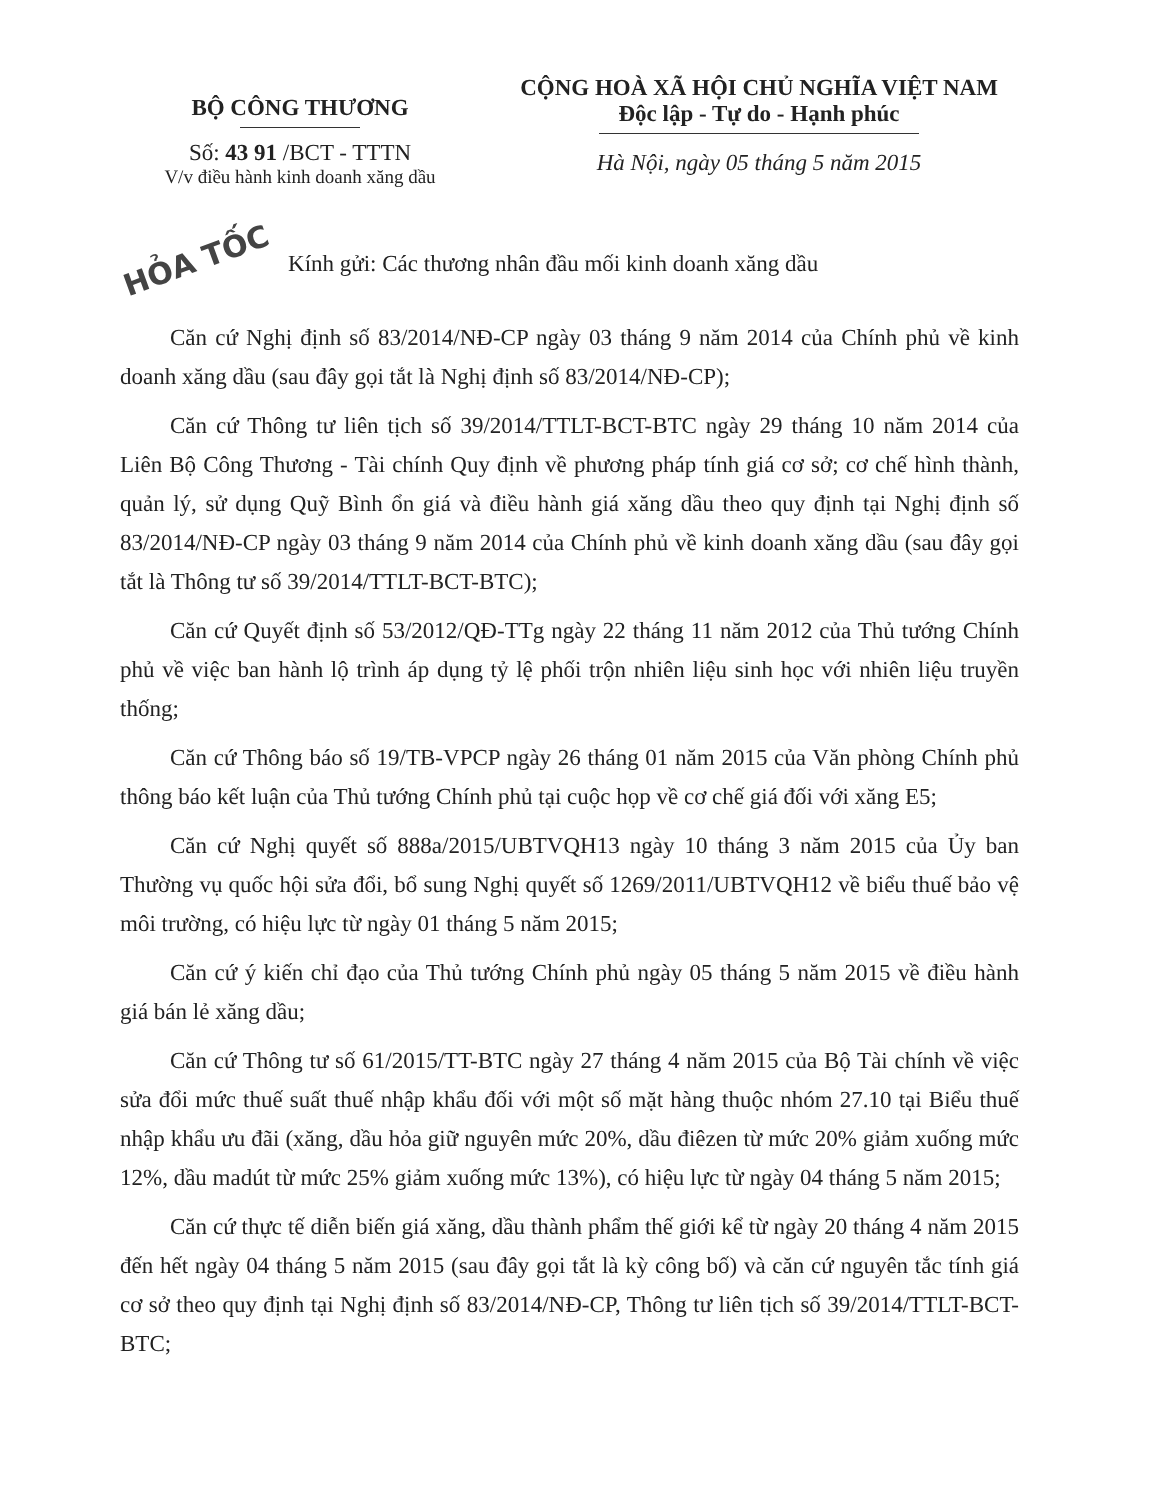BỘ CÔNG THƯƠNG
Số: 43 91 /BCT - TTTN
V/v điều hành kinh doanh xăng dầu
CỘNG HOÀ XÃ HỘI CHỦ NGHĨA VIỆT NAM
Độc lập - Tự do - Hạnh phúc
Hà Nội, ngày 05 tháng 5 năm 2015
HỎA TỐC Kính gửi: Các thương nhân đầu mối kinh doanh xăng dầu
Căn cứ Nghị định số 83/2014/NĐ-CP ngày 03 tháng 9 năm 2014 của Chính phủ về kinh doanh xăng dầu (sau đây gọi tắt là Nghị định số 83/2014/NĐ-CP);
Căn cứ Thông tư liên tịch số 39/2014/TTLT-BCT-BTC ngày 29 tháng 10 năm 2014 của Liên Bộ Công Thương - Tài chính Quy định về phương pháp tính giá cơ sở; cơ chế hình thành, quản lý, sử dụng Quỹ Bình ổn giá và điều hành giá xăng dầu theo quy định tại Nghị định số 83/2014/NĐ-CP ngày 03 tháng 9 năm 2014 của Chính phủ về kinh doanh xăng dầu (sau đây gọi tắt là Thông tư số 39/2014/TTLT-BCT-BTC);
Căn cứ Quyết định số 53/2012/QĐ-TTg ngày 22 tháng 11 năm 2012 của Thủ tướng Chính phủ về việc ban hành lộ trình áp dụng tỷ lệ phối trộn nhiên liệu sinh học với nhiên liệu truyền thống;
Căn cứ Thông báo số 19/TB-VPCP ngày 26 tháng 01 năm 2015 của Văn phòng Chính phủ thông báo kết luận của Thủ tướng Chính phủ tại cuộc họp về cơ chế giá đối với xăng E5;
Căn cứ Nghị quyết số 888a/2015/UBTVQH13 ngày 10 tháng 3 năm 2015 của Ủy ban Thường vụ quốc hội sửa đổi, bổ sung Nghị quyết số 1269/2011/UBTVQH12 về biểu thuế bảo vệ môi trường, có hiệu lực từ ngày 01 tháng 5 năm 2015;
Căn cứ ý kiến chỉ đạo của Thủ tướng Chính phủ ngày 05 tháng 5 năm 2015 về điều hành giá bán lẻ xăng dầu;
Căn cứ Thông tư số 61/2015/TT-BTC ngày 27 tháng 4 năm 2015 của Bộ Tài chính về việc sửa đổi mức thuế suất thuế nhập khẩu đối với một số mặt hàng thuộc nhóm 27.10 tại Biểu thuế nhập khẩu ưu đãi (xăng, dầu hỏa giữ nguyên mức 20%, dầu điêzen từ mức 20% giảm xuống mức 12%, dầu madút từ mức 25% giảm xuống mức 13%), có hiệu lực từ ngày 04 tháng 5 năm 2015;
Căn cứ thực tế diễn biến giá xăng, dầu thành phẩm thế giới kể từ ngày 20 tháng 4 năm 2015 đến hết ngày 04 tháng 5 năm 2015 (sau đây gọi tắt là kỳ công bố) và căn cứ nguyên tắc tính giá cơ sở theo quy định tại Nghị định số 83/2014/NĐ-CP, Thông tư liên tịch số 39/2014/TTLT-BCT-BTC;